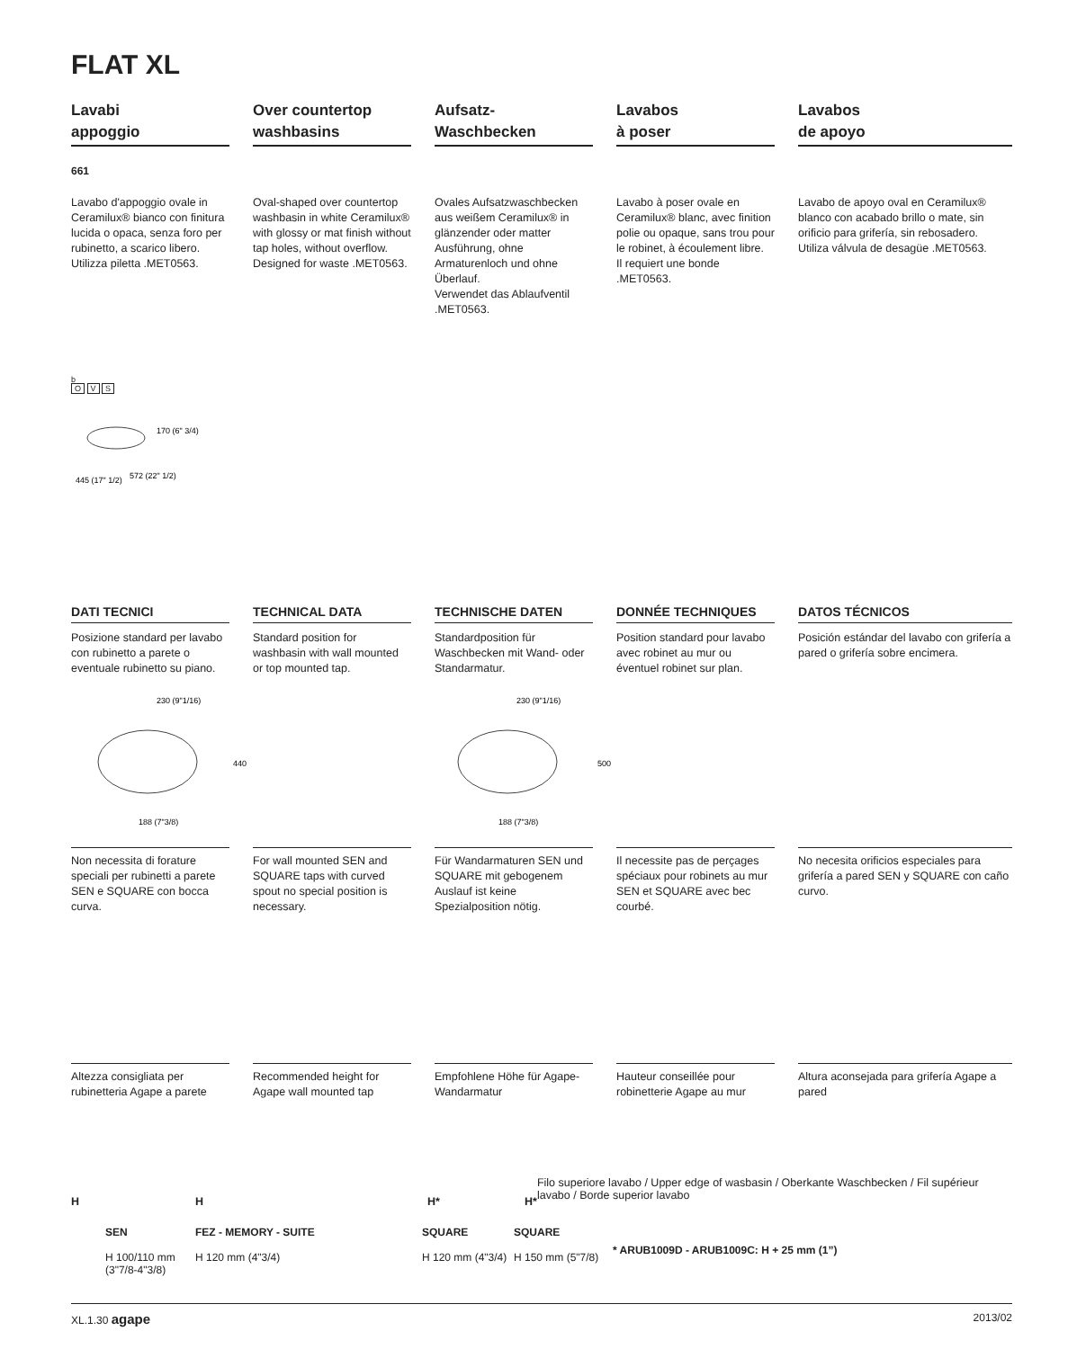FLAT XL
Lavabi
appoggio
Over countertop
washbasins
Aufsatz-
Waschbecken
Lavabos
à poser
Lavabos
de apoyo
661
Lavabo d'appoggio ovale in Ceramilux® bianco con finitura lucida o opaca, senza foro per rubinetto, a scarico libero. Utilizza piletta .MET0563.
Oval-shaped over countertop washbasin in white Ceramilux® with glossy or mat finish without tap holes, without overflow.
Designed for waste .MET0563.
Ovales Aufsatzwaschbecken aus weißem Ceramilux® in glänzender oder matter Ausführung, ohne Armaturenloch und ohne Überlauf.
Verwendet das Ablaufventil .MET0563.
Lavabo à poser ovale en Ceramilux® blanc, avec finition polie ou opaque, sans trou pour le robinet, à écoulement libre.
Il requiert une bonde .MET0563.
Lavabo de apoyo oval en Ceramilux® blanco con acabado brillo o mate, sin orificio para grifería, sin rebosadero.
Utiliza válvula de desagüe .MET0563.
b
O V S
445 (17" 1/2)
572 (22" 1/2)
170 (6" 3/4)
DATI TECNICI
Posizione standard per lavabo con rubinetto a parete o eventuale rubinetto su piano.
TECHNICAL DATA
Standard position for washbasin with wall mounted or top mounted tap.
TECHNISCHE DATEN
Standardposition für Waschbecken mit Wand- oder Standarmatur.
DONNÉE TECHNIQUES
Position standard pour lavabo avec robinet au mur ou éventuel robinet sur plan.
DATOS TÉCNICOS
Posición estándar del lavabo con grifería a pared o grifería sobre encimera.
230 (9"1/16)
188 (7"3/8)
440
230 (9"1/16)
188 (7"3/8)
500
Non necessita di forature speciali per rubinetti a parete SEN e SQUARE con bocca curva.
For wall mounted SEN and SQUARE taps with curved spout no special position is necessary.
Für Wandarmaturen SEN und SQUARE mit gebogenem Auslauf ist keine Spezialposition nötig.
Il necessite pas de perçages spéciaux pour robinets au mur SEN et SQUARE avec bec courbé.
No necesita orificios especiales para grifería a pared SEN y SQUARE con caño curvo.
Altezza consigliata per rubinetteria Agape a parete
Recommended height for Agape wall mounted tap
Empfohlene Höhe für Agape-Wandarmatur
Hauteur conseillée pour robinetterie Agape au mur
Altura aconsejada para grifería Agape a pared
H H H* H*
Filo superiore lavabo / Upper edge of wasbasin / Oberkante Waschbecken / Fil supérieur lavabo / Borde superior lavabo
SEN
H 100/110 mm (3"7/8-4"3/8)
FEZ - MEMORY - SUITE
H 120 mm (4"3/4)
SQUARE
H 120 mm (4"3/4)
SQUARE
H 150 mm (5"7/8)
* ARUB1009D - ARUB1009C: H + 25 mm (1”)
XL.1.30 agape 2013/02